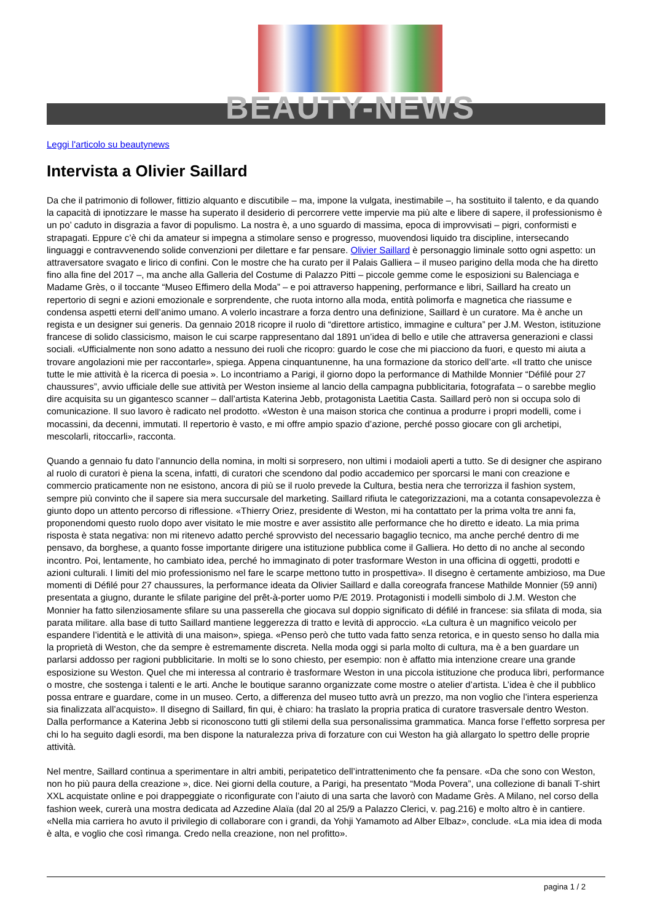BEAUTY-NEWS
Leggi l'articolo su beautynews
Intervista a Olivier Saillard
Da che il patrimonio di follower, fittizio alquanto e discutibile – ma, impone la vulgata, inestimabile –, ha sostituito il talento, e da quando la capacità di ipnotizzare le masse ha superato il desiderio di percorrere vette impervie ma più alte e libere di sapere, il professionismo è un po’ caduto in disgrazia a favor di populismo. La nostra è, a uno sguardo di massima, epoca di improvvisati – pigri, conformisti e strapagati. Eppure c’è chi da amateur si impegna a stimolare senso e progresso, muovendosi liquido tra discipline, intersecando linguaggi e contravvenendo solide convenzioni per dilettare e far pensare. Olivier Saillard è personaggio liminale sotto ogni aspetto: un attraversatore svagato e lirico di confini. Con le mostre che ha curato per il Palais Galliera – il museo parigino della moda che ha diretto fino alla fine del 2017 –, ma anche alla Galleria del Costume di Palazzo Pitti – piccole gemme come le esposizioni su Balenciaga e Madame Grès, o il toccante “Museo Effimero della Moda” – e poi attraverso happening, performance e libri, Saillard ha creato un repertorio di segni e azioni emozionale e sorprendente, che ruota intorno alla moda, entità polimorfa e magnetica che riassume e condensa aspetti eterni dell’animo umano. A volerlo incastrare a forza dentro una definizione, Saillard è un curatore. Ma è anche un regista e un designer sui generis. Da gennaio 2018 ricopre il ruolo di “direttore artistico, immagine e cultura” per J.M. Weston, istituzione francese di solido classicismo, maison le cui scarpe rappresentano dal 1891 un’idea di bello e utile che attraversa generazioni e classi sociali. «Ufficialmente non sono adatto a nessuno dei ruoli che ricopro: guardo le cose che mi piacciono da fuori, e questo mi aiuta a trovare angolazioni mie per raccontarle», spiega. Appena cinquantunenne, ha una formazione da storico dell’arte. «Il tratto che unisce tutte le mie attività è la ricerca di poesia ». Lo incontriamo a Parigi, il giorno dopo la performance di Mathilde Monnier “Défilé pour 27 chaussures”, avvio ufficiale delle sue attività per Weston insieme al lancio della campagna pubblicitaria, fotografata – o sarebbe meglio dire acquisita su un gigantesco scanner – dall’artista Katerina Jebb, protagonista Laetitia Casta. Saillard però non si occupa solo di comunicazione. Il suo lavoro è radicato nel prodotto. «Weston è una maison storica che continua a produrre i propri modelli, come i mocassini, da decenni, immutati. Il repertorio è vasto, e mi offre ampio spazio d’azione, perché posso giocare con gli archetipi, mescolarli, ritoccarli», racconta.
Quando a gennaio fu dato l’annuncio della nomina, in molti si sorpresero, non ultimi i modaioli aperti a tutto. Se di designer che aspirano al ruolo di curatori è piena la scena, infatti, di curatori che scendono dal podio accademico per sporcarsi le mani con creazione e commercio praticamente non ne esistono, ancora di più se il ruolo prevede la Cultura, bestia nera che terrorizza il fashion system, sempre più convinto che il sapere sia mera succursale del marketing. Saillard rifiuta le categorizzazioni, ma a cotanta consapevolezza è giunto dopo un attento percorso di riflessione. «Thierry Oriez, presidente di Weston, mi ha contattato per la prima volta tre anni fa, proponendomi questo ruolo dopo aver visitato le mie mostre e aver assistito alle performance che ho diretto e ideato. La mia prima risposta è stata negativa: non mi ritenevo adatto perché sprovvisto del necessario bagaglio tecnico, ma anche perché dentro di me pensavo, da borghese, a quanto fosse importante dirigere una istituzione pubblica come il Galliera. Ho detto di no anche al secondo incontro. Poi, lentamente, ho cambiato idea, perché ho immaginato di poter trasformare Weston in una officina di oggetti, prodotti e azioni culturali. I limiti del mio professionismo nel fare le scarpe mettono tutto in prospettiva». Il disegno è certamente ambizioso, ma Due momenti di Défilé pour 27 chaussures, la performance ideata da Olivier Saillard e dalla coreografa francese Mathilde Monnier (59 anni) presentata a giugno, durante le sfilate parigine del prêt-à-porter uomo P/E 2019. Protagonisti i modelli simbolo di J.M. Weston che Monnier ha fatto silenziosamente sfilare su una passerella che giocava sul doppio significato di défilé in francese: sia sfilata di moda, sia parata militare. alla base di tutto Saillard mantiene leggerezza di tratto e levità di approccio. «La cultura è un magnifico veicolo per espandere l’identità e le attività di una maison», spiega. «Penso però che tutto vada fatto senza retorica, e in questo senso ho dalla mia la proprietà di Weston, che da sempre è estremamente discreta. Nella moda oggi si parla molto di cultura, ma è a ben guardare un parlarsi addosso per ragioni pubblicitarie. In molti se lo sono chiesto, per esempio: non è affatto mia intenzione creare una grande esposizione su Weston. Quel che mi interessa al contrario è trasformare Weston in una piccola istituzione che produca libri, performance o mostre, che sostenga i talenti e le arti. Anche le boutique saranno organizzate come mostre o atelier d’artista. L’idea è che il pubblico possa entrare e guardare, come in un museo. Certo, a differenza del museo tutto avrà un prezzo, ma non voglio che l’intera esperienza sia finalizzata all’acquisto». Il disegno di Saillard, fin qui, è chiaro: ha traslato la propria pratica di curatore trasversale dentro Weston. Dalla performance a Katerina Jebb si riconoscono tutti gli stilemi della sua personalissima grammatica. Manca forse l’effetto sorpresa per chi lo ha seguito dagli esordi, ma ben dispone la naturalezza priva di forzature con cui Weston ha già allargato lo spettro delle proprie attività.
Nel mentre, Saillard continua a sperimentare in altri ambiti, peripatetico dell’intrattenimento che fa pensare. «Da che sono con Weston, non ho più paura della creazione », dice. Nei giorni della couture, a Parigi, ha presentato “Moda Povera”, una collezione di banali T-shirt XXL acquistate online e poi drappeggiate o riconfigurate con l’aiuto di una sarta che lavorò con Madame Grès. A Milano, nel corso della fashion week, curerà una mostra dedicata ad Azzedine Alaïa (dal 20 al 25/9 a Palazzo Clerici, v. pag.216) e molto altro è in cantiere. «Nella mia carriera ho avuto il privilegio di collaborare con i grandi, da Yohji Yamamoto ad Alber Elbaz», conclude. «La mia idea di moda è alta, e voglio che così rimanga. Credo nella creazione, non nel profitto».
pagina 1 / 2